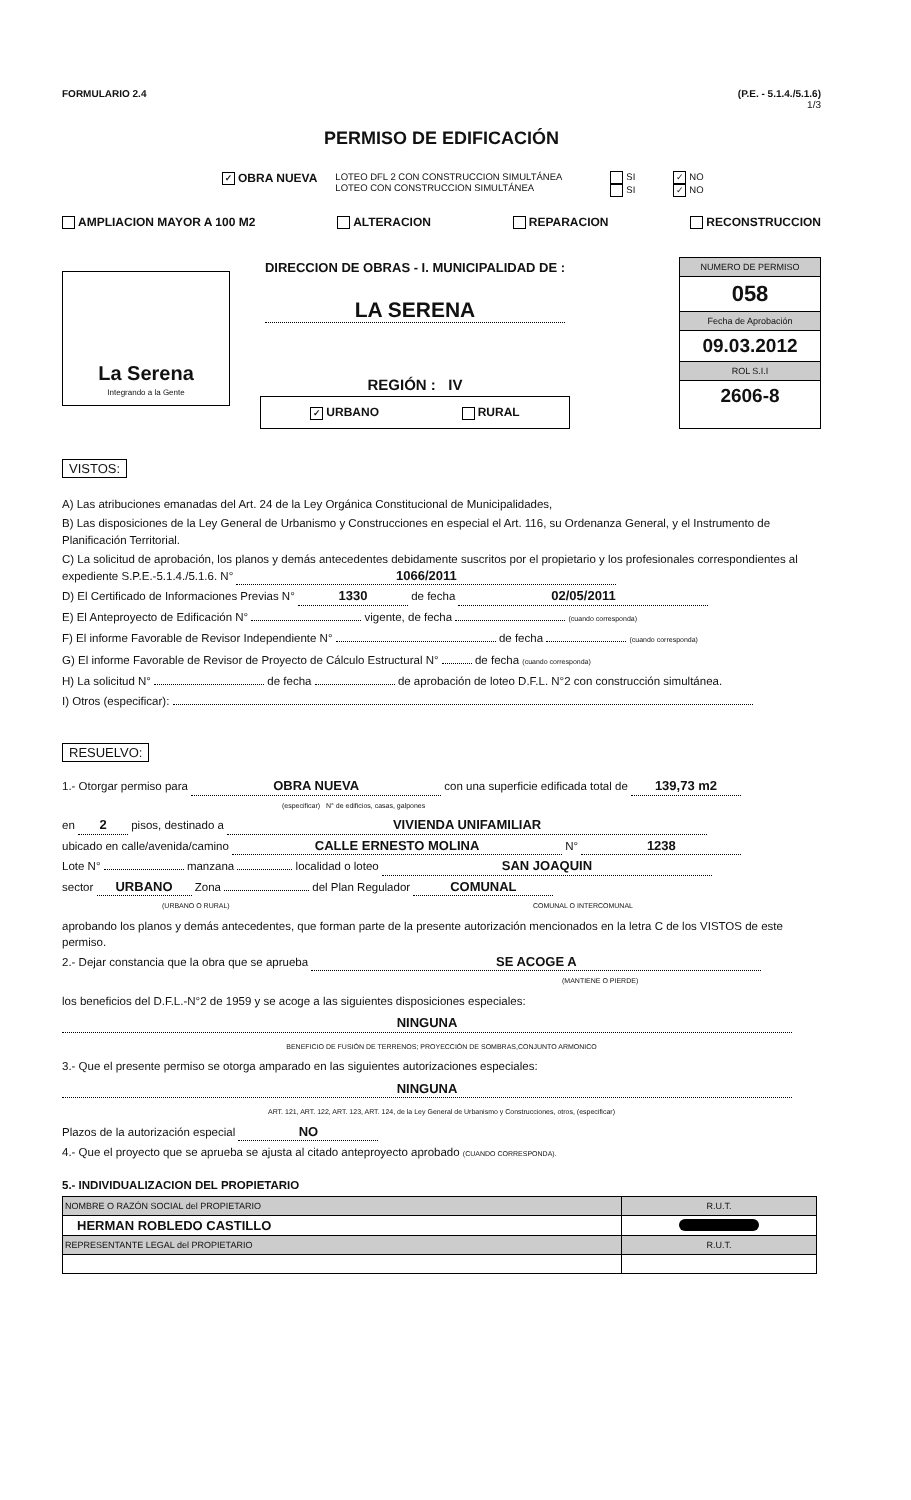FORMULARIO 2.4 (P.E. - 5.1.4./5.1.6)
1/3
PERMISO DE EDIFICACIÓN
✓ OBRA NUEVA LOTEO DFL 2 CON CONSTRUCCION SIMULTÁNEA
LOTEO CON CONSTRUCCION SIMULTÁNEA SI
SI ✓ NO
✓ NO
AMPLIACION MAYOR A 100 M2 ALTERACION REPARACION RECONSTRUCCION
La Serena
Integrando a la Gente
DIRECCION DE OBRAS - I. MUNICIPALIDAD DE :
LA SERENA
REGIÓN : IV
✓ URBANO RURAL
NUMERO DE PERMISO
058
Fecha de Aprobación
09.03.2012
ROL S.I.I
2606-8
VISTOS:
A) Las atribuciones emanadas del Art. 24 de la Ley Orgánica Constitucional de Municipalidades,
B) Las disposiciones de la Ley General de Urbanismo y Construcciones en especial el Art. 116, su Ordenanza General, y el Instrumento de Planificación Territorial.
C) La solicitud de aprobación, los planos y demás antecedentes debidamente suscritos por el propietario y los profesionales correspondientes al expediente S.P.E.-5.1.4./5.1.6. N° 1066/2011
D) El Certificado de Informaciones Previas N° 1330 de fecha 02/05/2011
E) El Anteproyecto de Edificación N° vigente, de fecha (cuando corresponda)
F) El informe Favorable de Revisor Independiente N° de fecha (cuando corresponda)
G) El informe Favorable de Revisor de Proyecto de Cálculo Estructural N° de fecha (cuando corresponda)
H) La solicitud N° de fecha de aprobación de loteo D.F.L. N°2 con construcción simultánea.
I) Otros (especificar):
RESUELVO:
1.- Otorgar permiso para OBRA NUEVA con una superficie edificada total de 139,73 m2
(especificar) N° de edificios, casas, galpones
en 2 pisos, destinado a VIVIENDA UNIFAMILIAR
ubicado en calle/avenida/camino CALLE ERNESTO MOLINA N° 1238
Lote N° manzana localidad o loteo SAN JOAQUIN
sector URBANO Zona del Plan Regulador COMUNAL
(URBANO O RURAL) COMUNAL O INTERCOMUNAL
aprobando los planos y demás antecedentes, que forman parte de la presente autorización mencionados en la letra C de los VISTOS de este permiso.
2.- Dejar constancia que la obra que se aprueba SE ACOGE A
(MANTIENE O PIERDE)
los beneficios del D.F.L.-N°2 de 1959 y se acoge a las siguientes disposiciones especiales:
NINGUNA
BENEFICIO DE FUSIÓN DE TERRENOS; PROYECCIÓN DE SOMBRAS,CONJUNTO ARMONICO
3.- Que el presente permiso se otorga amparado en las siguientes autorizaciones especiales:
NINGUNA
ART. 121, ART. 122, ART. 123, ART. 124, de la Ley General de Urbanismo y Construcciones, otros, (especificar)
Plazos de la autorización especial NO
4.- Que el proyecto que se aprueba se ajusta al citado anteproyecto aprobado (CUANDO CORRESPONDA).
5.- INDIVIDUALIZACION DEL PROPIETARIO
| NOMBRE O RAZÓN SOCIAL del PROPIETARIO | R.U.T. |
| HERMAN ROBLEDO CASTILLO | |
| REPRESENTANTE LEGAL del PROPIETARIO | R.U.T. |